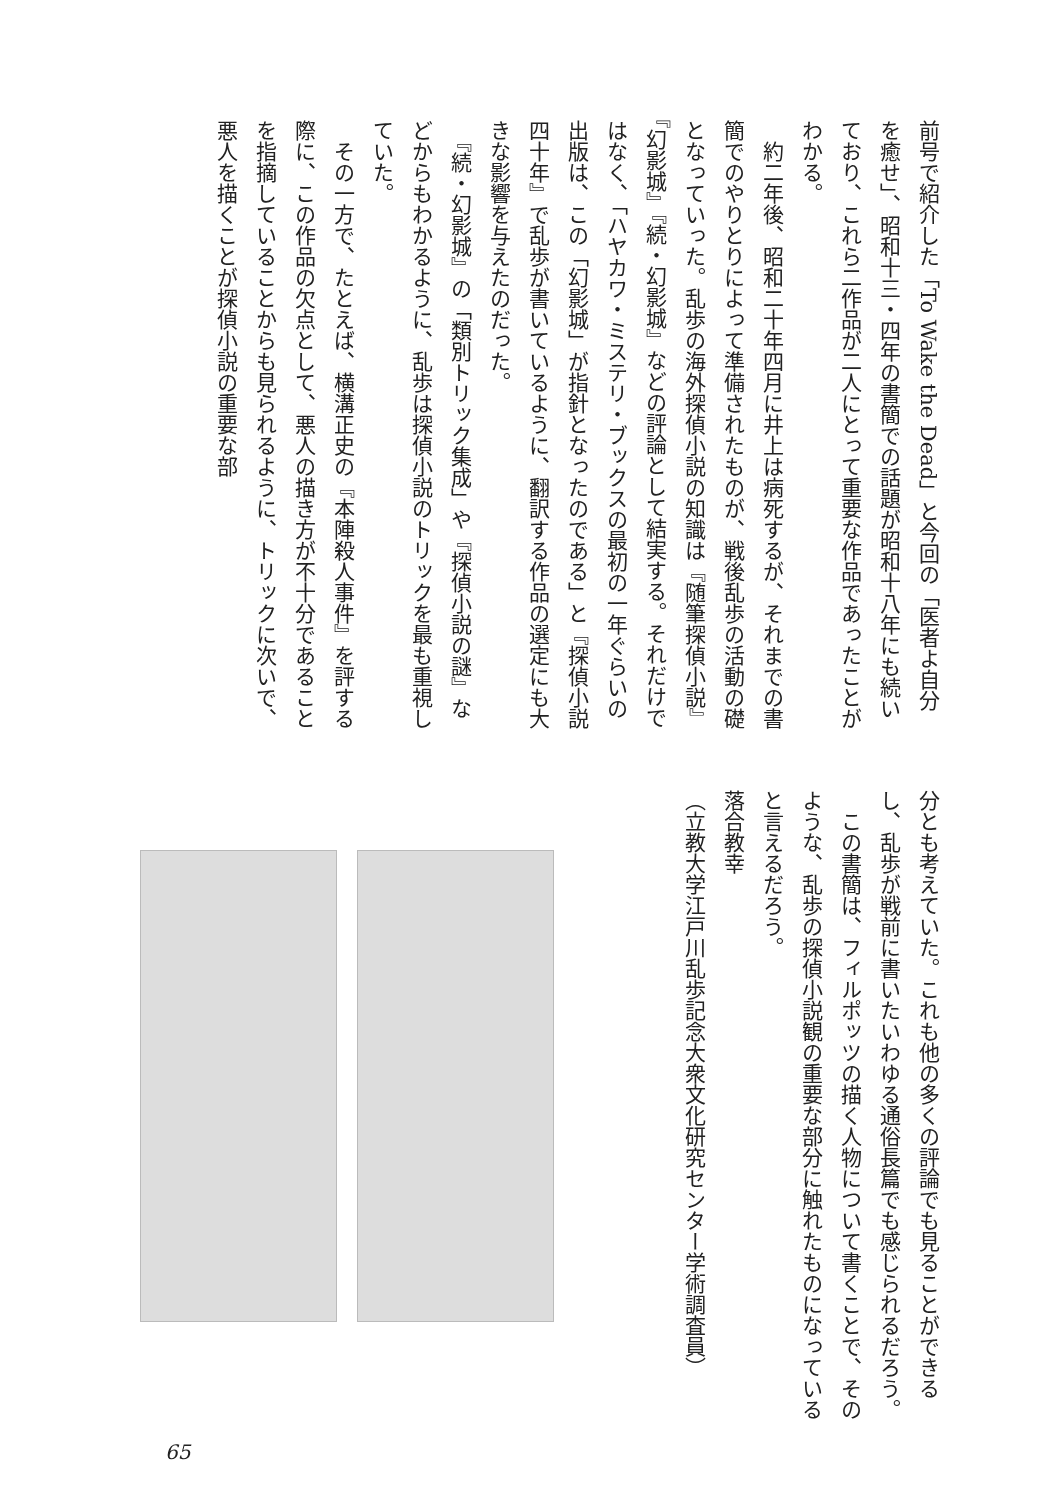前号で紹介した「To Wake the Dead」と今回の「医者よ自分を癒せ」、昭和十三・四年の書簡での話題が昭和十八年にも続いており、これら二作品が二人にとって重要な作品であったことがわかる。
　約二年後、昭和二十年四月に井上は病死するが、それまでの書簡でのやりとりによって準備されたものが、戦後乱歩の活動の礎となっていった。乱歩の海外探偵小説の知識は『随筆探偵小説』『幻影城』『続・幻影城』などの評論として結実する。それだけではなく、「ハヤカワ・ミステリ・ブックスの最初の一年ぐらいの出版は、この「幻影城」が指針となったのである」と『探偵小説四十年』で乱歩が書いているように、翻訳する作品の選定にも大きな影響を与えたのだった。
　『続・幻影城』の「類別トリック集成」や『探偵小説の謎』などからもわかるように、乱歩は探偵小説のトリックを最も重視していた。
　その一方で、たとえば、横溝正史の『本陣殺人事件』を評する際に、この作品の欠点として、悪人の描き方が不十分であることを指摘していることからも見られるように、トリックに次いで、悪人を描くことが探偵小説の重要な部
分とも考えていた。これも他の多くの評論でも見ることができるし、乱歩が戦前に書いたいわゆる通俗長篇でも感じられるだろう。
　この書簡は、フィルポッツの描く人物について書くことで、そのような、乱歩の探偵小説観の重要な部分に触れたものになっていると言えるだろう。
落合教幸
（立教大学江戸川乱歩記念大衆文化研究センター学術調査員）
65